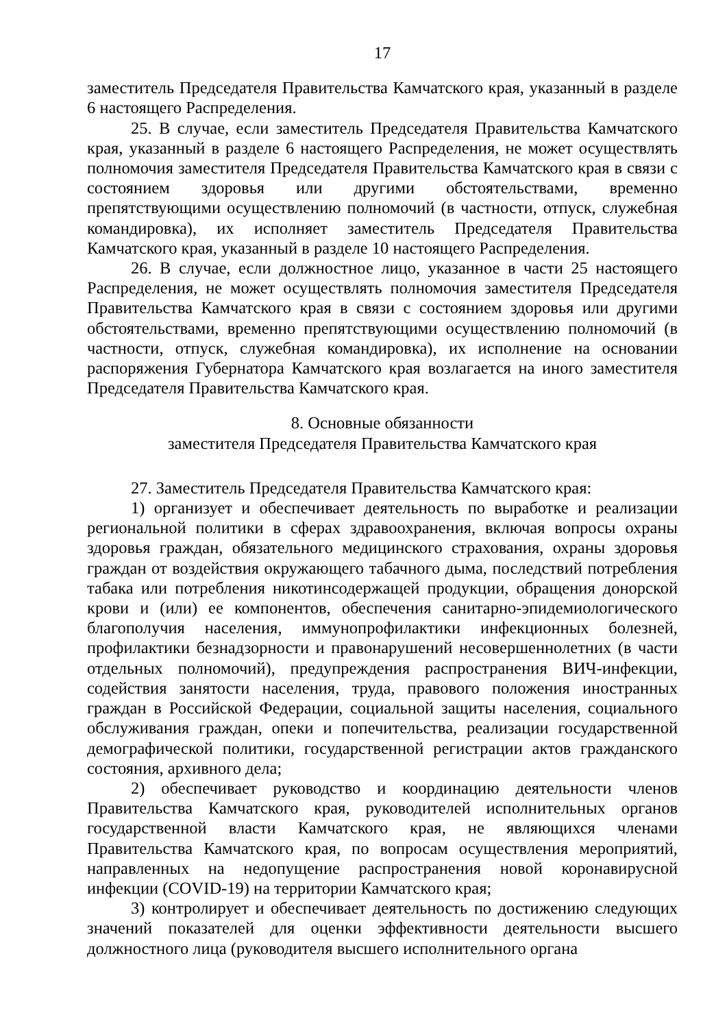17
заместитель Председателя Правительства Камчатского края, указанный в разделе 6 настоящего Распределения.
25. В случае, если заместитель Председателя Правительства Камчатского края, указанный в разделе 6 настоящего Распределения, не может осуществлять полномочия заместителя Председателя Правительства Камчатского края в связи с состоянием здоровья или другими обстоятельствами, временно препятствующими осуществлению полномочий (в частности, отпуск, служебная командировка), их исполняет заместитель Председателя Правительства Камчатского края, указанный в разделе 10 настоящего Распределения.
26. В случае, если должностное лицо, указанное в части 25 настоящего Распределения, не может осуществлять полномочия заместителя Председателя Правительства Камчатского края в связи с состоянием здоровья или другими обстоятельствами, временно препятствующими осуществлению полномочий (в частности, отпуск, служебная командировка), их исполнение на основании распоряжения Губернатора Камчатского края возлагается на иного заместителя Председателя Правительства Камчатского края.
8. Основные обязанности
заместителя Председателя Правительства Камчатского края
27. Заместитель Председателя Правительства Камчатского края:
1) организует и обеспечивает деятельность по выработке и реализации региональной политики в сферах здравоохранения, включая вопросы охраны здоровья граждан, обязательного медицинского страхования, охраны здоровья граждан от воздействия окружающего табачного дыма, последствий потребления табака или потребления никотинсодержащей продукции, обращения донорской крови и (или) ее компонентов, обеспечения санитарно-эпидемиологического благополучия населения, иммунопрофилактики инфекционных болезней, профилактики безнадзорности и правонарушений несовершеннолетних (в части отдельных полномочий), предупреждения распространения ВИЧ-инфекции, содействия занятости населения, труда, правового положения иностранных граждан в Российской Федерации, социальной защиты населения, социального обслуживания граждан, опеки и попечительства, реализации государственной демографической политики, государственной регистрации актов гражданского состояния, архивного дела;
2) обеспечивает руководство и координацию деятельности членов Правительства Камчатского края, руководителей исполнительных органов государственной власти Камчатского края, не являющихся членами Правительства Камчатского края, по вопросам осуществления мероприятий, направленных на недопущение распространения новой коронавирусной инфекции (COVID-19) на территории Камчатского края;
3) контролирует и обеспечивает деятельность по достижению следующих значений показателей для оценки эффективности деятельности высшего должностного лица (руководителя высшего исполнительного органа